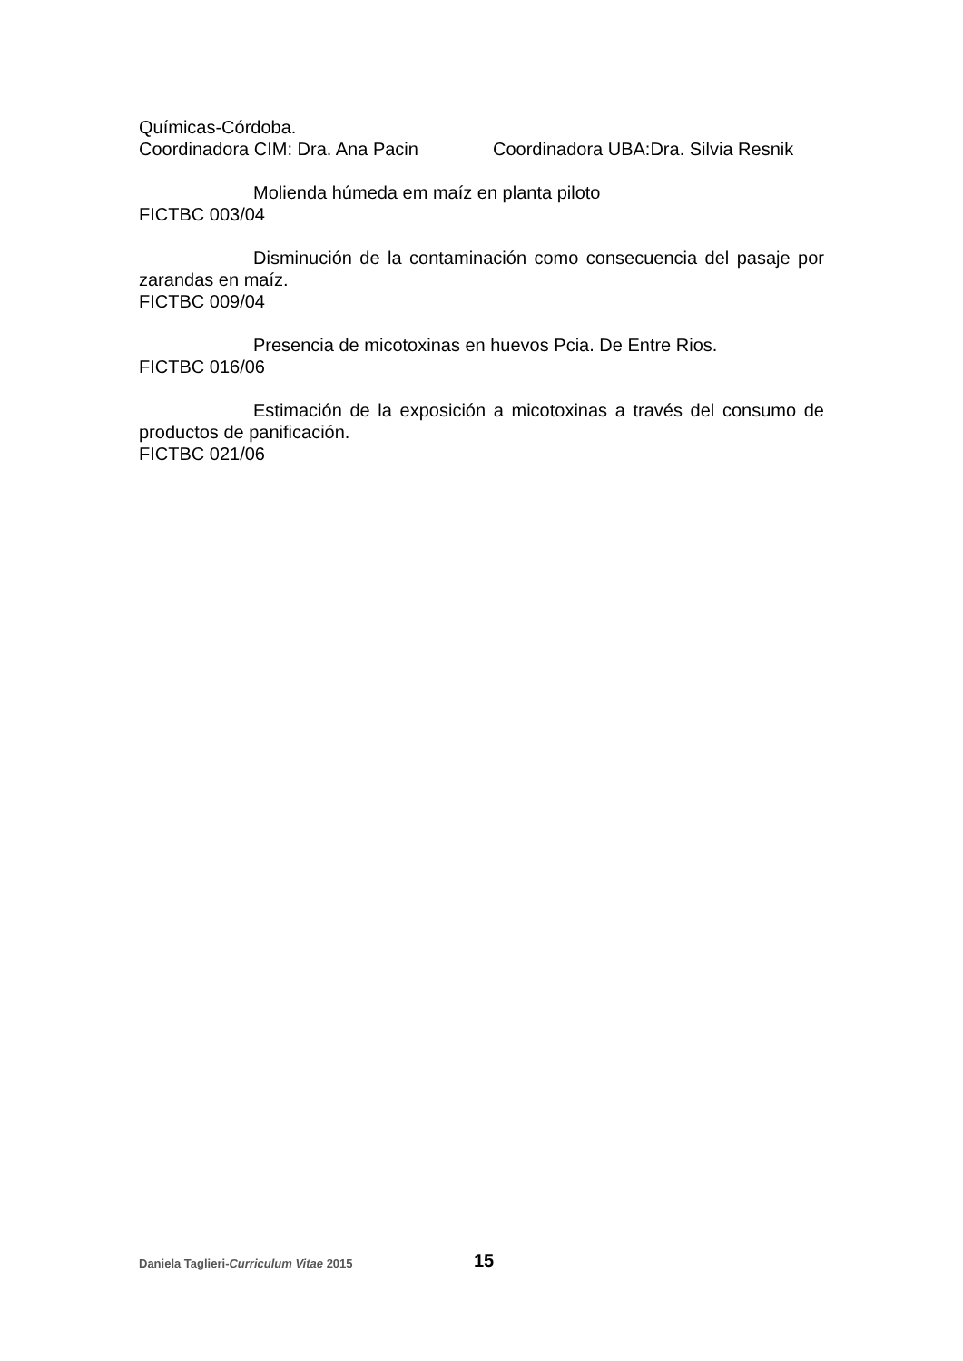Químicas-Córdoba.
Coordinadora CIM: Dra. Ana Pacin Coordinadora UBA:Dra. Silvia Resnik
Molienda húmeda em maíz en planta piloto
FICTBC 003/04
Disminución de la contaminación como consecuencia del pasaje por zarandas en maíz.
FICTBC 009/04
Presencia de micotoxinas en huevos Pcia. De Entre Rios.
FICTBC 016/06
Estimación de la exposición a micotoxinas a través del consumo de productos de panificación.
FICTBC 021/06
Daniela Taglieri-Curriculum Vitae 2015
15